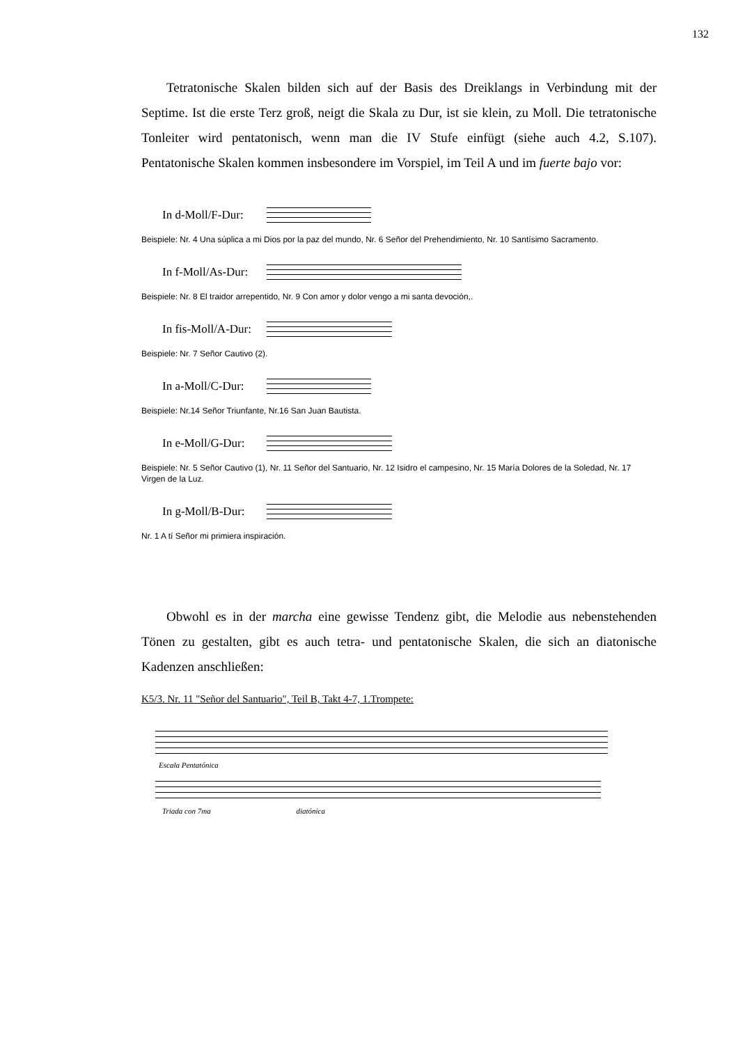132
Tetratonische Skalen bilden sich auf der Basis des Dreiklangs in Verbindung mit der Septime. Ist die erste Terz groß, neigt die Skala zu Dur, ist sie klein, zu Moll. Die tetratonische Tonleiter wird pentatonisch, wenn man die IV Stufe einfügt (siehe auch 4.2, S.107). Pentatonische Skalen kommen insbesondere im Vorspiel, im Teil A und im fuerte bajo vor:
In d-Moll/F-Dur:
Beispiele: Nr. 4 Una súplica a mi Dios por la paz del mundo, Nr. 6 Señor del Prehendimiento, Nr. 10 Santísimo Sacramento.
In f-Moll/As-Dur:
Beispiele: Nr. 8 El traidor arrepentido, Nr. 9 Con amor y dolor vengo a mi santa devoción,.
In fis-Moll/A-Dur:
Beispiele: Nr. 7 Señor Cautivo (2).
In a-Moll/C-Dur:
Beispiele: Nr.14 Señor Triunfante, Nr.16 San Juan Bautista.
In e-Moll/G-Dur:
Beispiele: Nr. 5 Señor Cautivo (1), Nr. 11 Señor del Santuario, Nr. 12 Isidro el campesino, Nr. 15 María Dolores de la Soledad, Nr. 17 Virgen de la Luz.
In g-Moll/B-Dur:
Nr. 1 A tí Señor mi primiera inspiración.
Obwohl es in der marcha eine gewisse Tendenz gibt, die Melodie aus nebenstehenden Tönen zu gestalten, gibt es auch tetra- und pentatonische Skalen, die sich an diatonische Kadenzen anschließen:
K5/3. Nr. 11 "Señor del Santuario", Teil B, Takt 4-7, 1.Trompete:
Escala Pentatónica
Triada con 7ma diatónica